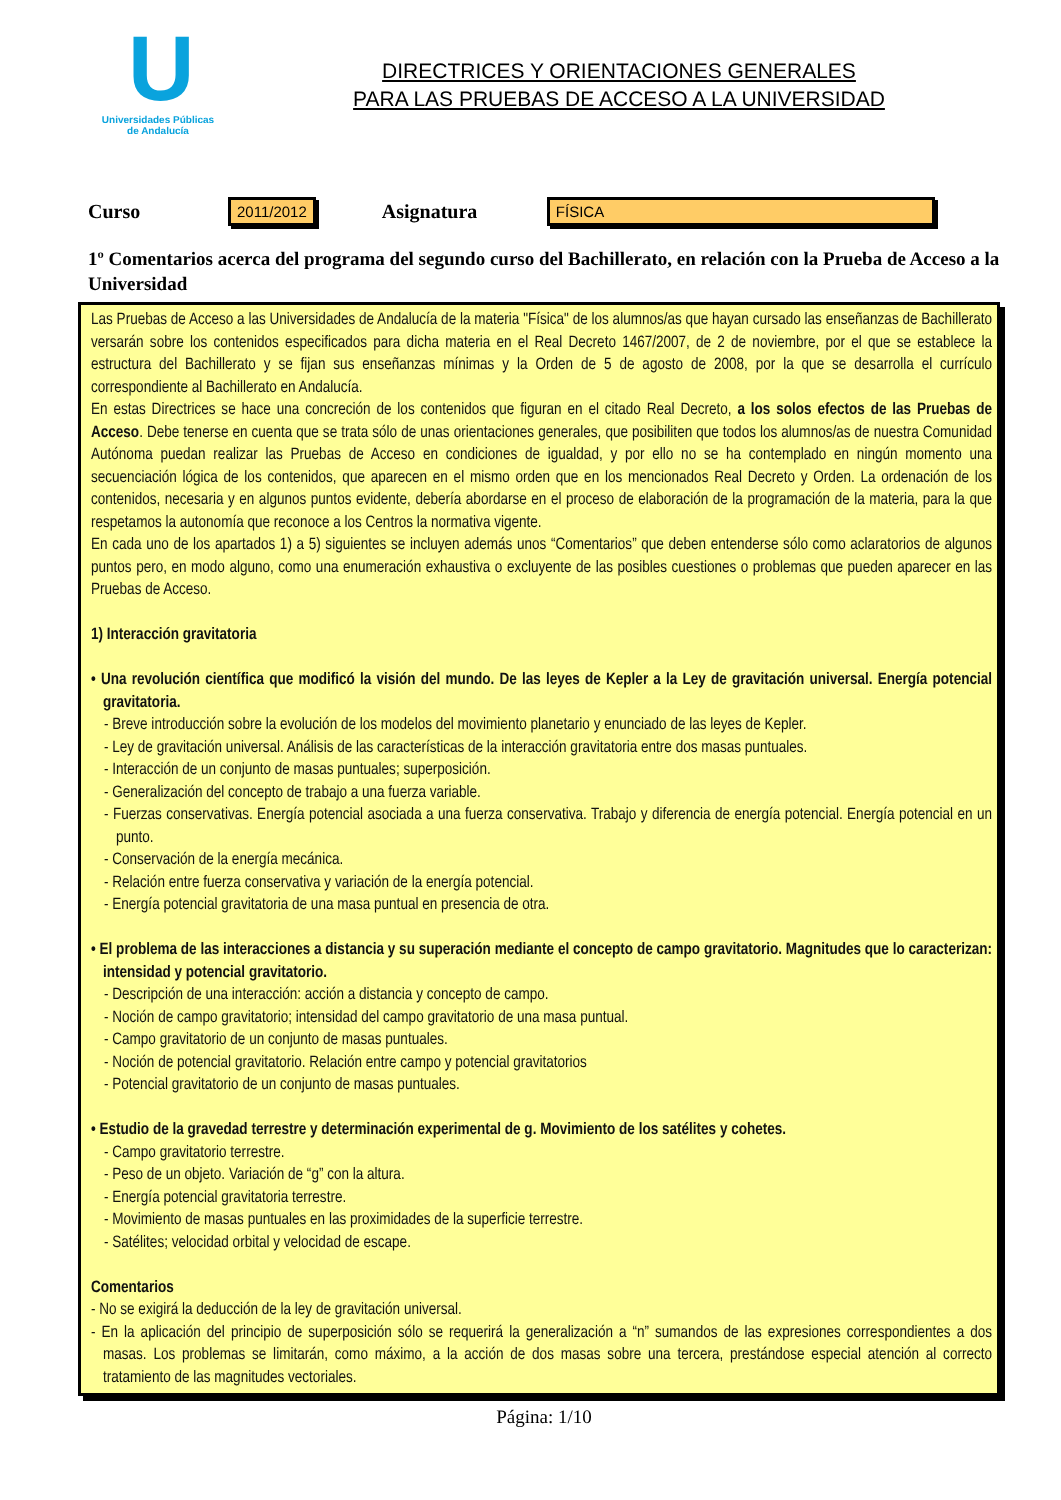U
Universidades Públicas
de Andalucía
DIRECTRICES Y ORIENTACIONES GENERALES
PARA LAS PRUEBAS DE ACCESO A LA UNIVERSIDAD
Curso 2011/2012 Asignatura FÍSICA
1º Comentarios acerca del programa del segundo curso del Bachillerato, en relación con la Prueba de Acceso a la Universidad
Las Pruebas de Acceso a las Universidades de Andalucía de la materia "Física" de los alumnos/as que hayan cursado las enseñanzas de Bachillerato versarán sobre los contenidos especificados para dicha materia en el Real Decreto 1467/2007, de 2 de noviembre, por el que se establece la estructura del Bachillerato y se fijan sus enseñanzas mínimas y la Orden de 5 de agosto de 2008, por la que se desarrolla el currículo correspondiente al Bachillerato en Andalucía.
En estas Directrices se hace una concreción de los contenidos que figuran en el citado Real Decreto, a los solos efectos de las Pruebas de Acceso. Debe tenerse en cuenta que se trata sólo de unas orientaciones generales, que posibiliten que todos los alumnos/as de nuestra Comunidad Autónoma puedan realizar las Pruebas de Acceso en condiciones de igualdad, y por ello no se ha contemplado en ningún momento una secuenciación lógica de los contenidos, que aparecen en el mismo orden que en los mencionados Real Decreto y Orden. La ordenación de los contenidos, necesaria y en algunos puntos evidente, debería abordarse en el proceso de elaboración de la programación de la materia, para la que respetamos la autonomía que reconoce a los Centros la normativa vigente.
En cada uno de los apartados 1) a 5) siguientes se incluyen además unos “Comentarios” que deben entenderse sólo como aclaratorios de algunos puntos pero, en modo alguno, como una enumeración exhaustiva o excluyente de las posibles cuestiones o problemas que pueden aparecer en las Pruebas de Acceso.
1) Interacción gravitatoria
• Una revolución científica que modificó la visión del mundo. De las leyes de Kepler a la Ley de gravitación universal. Energía potencial gravitatoria.
- Breve introducción sobre la evolución de los modelos del movimiento planetario y enunciado de las leyes de Kepler.
- Ley de gravitación universal. Análisis de las características de la interacción gravitatoria entre dos masas puntuales.
- Interacción de un conjunto de masas puntuales; superposición.
- Generalización del concepto de trabajo a una fuerza variable.
- Fuerzas conservativas. Energía potencial asociada a una fuerza conservativa. Trabajo y diferencia de energía potencial. Energía potencial en un punto.
- Conservación de la energía mecánica.
- Relación entre fuerza conservativa y variación de la energía potencial.
- Energía potencial gravitatoria de una masa puntual en presencia de otra.
• El problema de las interacciones a distancia y su superación mediante el concepto de campo gravitatorio. Magnitudes que lo caracterizan: intensidad y potencial gravitatorio.
- Descripción de una interacción: acción a distancia y concepto de campo.
- Noción de campo gravitatorio; intensidad del campo gravitatorio de una masa puntual.
- Campo gravitatorio de un conjunto de masas puntuales.
- Noción de potencial gravitatorio. Relación entre campo y potencial gravitatorios
- Potencial gravitatorio de un conjunto de masas puntuales.
• Estudio de la gravedad terrestre y determinación experimental de g. Movimiento de los satélites y cohetes.
- Campo gravitatorio terrestre.
- Peso de un objeto. Variación de “g” con la altura.
- Energía potencial gravitatoria terrestre.
- Movimiento de masas puntuales en las proximidades de la superficie terrestre.
- Satélites; velocidad orbital y velocidad de escape.
Comentarios
- No se exigirá la deducción de la ley de gravitación universal.
- En la aplicación del principio de superposición sólo se requerirá la generalización a “n” sumandos de las expresiones correspondientes a dos masas. Los problemas se limitarán, como máximo, a la acción de dos masas sobre una tercera, prestándose especial atención al correcto tratamiento de las magnitudes vectoriales.
Página: 1/10